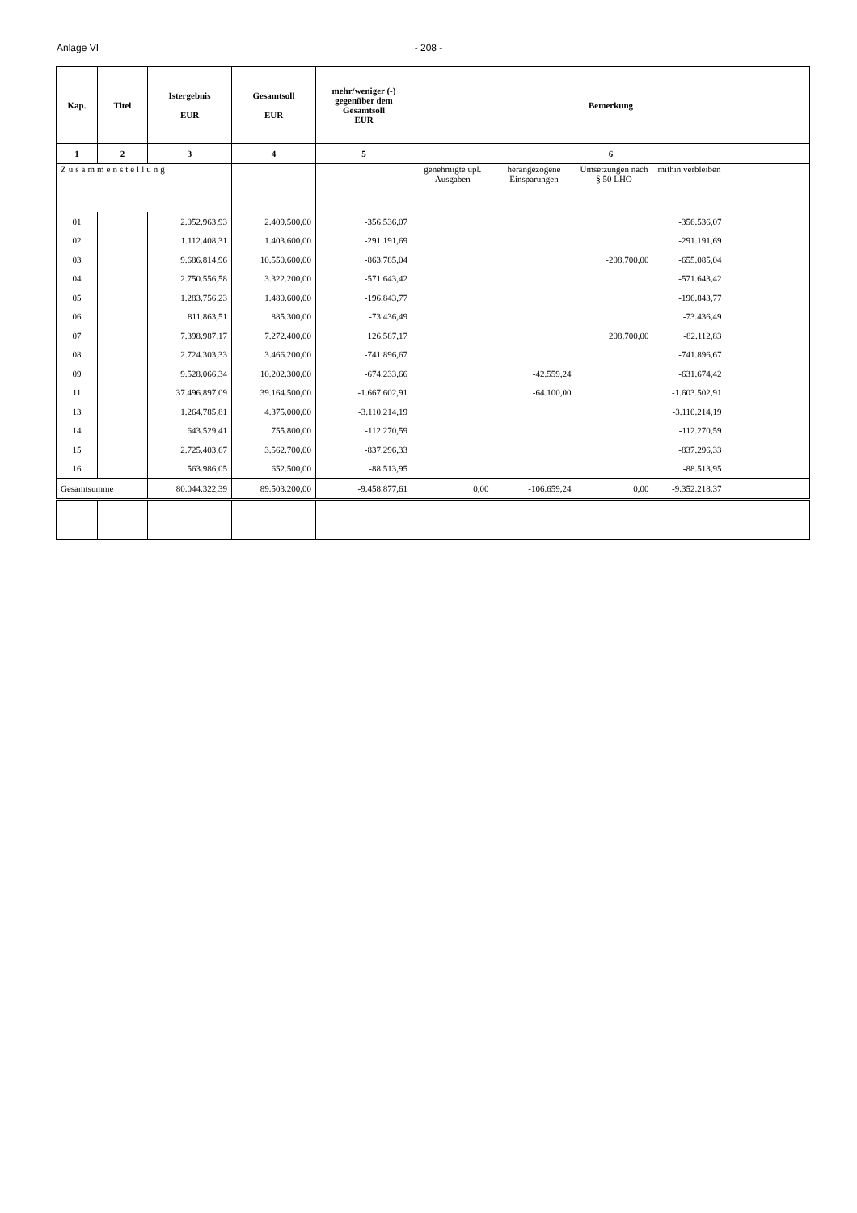Anlage VI - 208 -
| Kap. | Titel | Istergebnis EUR | Gesamtsoll EUR | mehr/weniger (-) gegenüber dem Gesamtsoll EUR | Bemerkung | | | | |
| --- | --- | --- | --- | --- | --- | --- | --- | --- | --- |
| 1 | 2 | 3 | 4 | 5 | 6 | | | | |
| Zusammenstellung | | | | | genehmigte üpl. Ausgaben | herangezogene Einsparungen | Umsetzungen nach § 50 LHO | mithin verbleiben | |
| 01 | | 2.052.963,93 | 2.409.500,00 | -356.536,07 | | | | -356.536,07 | |
| 02 | | 1.112.408,31 | 1.403.600,00 | -291.191,69 | | | | -291.191,69 | |
| 03 | | 9.686.814,96 | 10.550.600,00 | -863.785,04 | | | -208.700,00 | -655.085,04 | |
| 04 | | 2.750.556,58 | 3.322.200,00 | -571.643,42 | | | | -571.643,42 | |
| 05 | | 1.283.756,23 | 1.480.600,00 | -196.843,77 | | | | -196.843,77 | |
| 06 | | 811.863,51 | 885.300,00 | -73.436,49 | | | | -73.436,49 | |
| 07 | | 7.398.987,17 | 7.272.400,00 | 126.587,17 | | | 208.700,00 | -82.112,83 | |
| 08 | | 2.724.303,33 | 3.466.200,00 | -741.896,67 | | | | -741.896,67 | |
| 09 | | 9.528.066,34 | 10.202.300,00 | -674.233,66 | | -42.559,24 | | -631.674,42 | |
| 11 | | 37.496.897,09 | 39.164.500,00 | -1.667.602,91 | | -64.100,00 | | -1.603.502,91 | |
| 13 | | 1.264.785,81 | 4.375.000,00 | -3.110.214,19 | | | | -3.110.214,19 | |
| 14 | | 643.529,41 | 755.800,00 | -112.270,59 | | | | -112.270,59 | |
| 15 | | 2.725.403,67 | 3.562.700,00 | -837.296,33 | | | | -837.296,33 | |
| 16 | | 563.986,05 | 652.500,00 | -88.513,95 | | | | -88.513,95 | |
| Gesamtsumme | | 80.044.322,39 | 89.503.200,00 | -9.458.877,61 | 0,00 | -106.659,24 | 0,00 | -9.352.218,37 | |